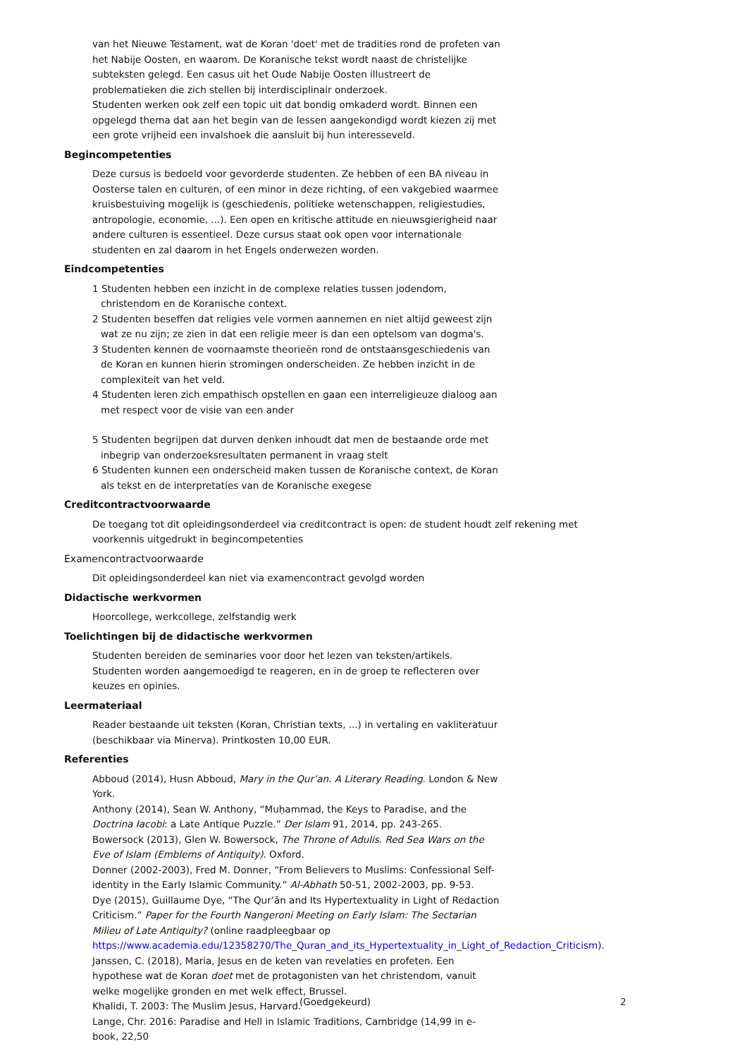van het Nieuwe Testament, wat de Koran 'doet' met de tradities rond de profeten van het Nabije Oosten, en waarom. De Koranische tekst wordt naast de christelijke subteksten gelegd. Een casus uit het Oude Nabije Oosten illustreert de problematieken die zich stellen bij interdisciplinair onderzoek.
Studenten werken ook zelf een topic uit dat bondig omkaderd wordt. Binnen een opgelegd thema dat aan het begin van de lessen aangekondigd wordt kiezen zij met een grote vrijheid een invalshoek die aansluit bij hun interesseveld.
Begincompetenties
Deze cursus is bedoeld voor gevorderde studenten. Ze hebben of een BA niveau in Oosterse talen en culturen, of een minor in deze richting, of een vakgebied waarmee kruisbestuiving mogelijk is (geschiedenis, politieke wetenschappen, religiestudies, antropologie, economie, ...). Een open en kritische attitude en nieuwsgierigheid naar andere culturen is essentieel. Deze cursus staat ook open voor internationale studenten en zal daarom in het Engels onderwezen worden.
Eindcompetenties
1 Studenten hebben een inzicht in de complexe relaties tussen jodendom, christendom en de Koranische context.
2 Studenten beseffen dat religies vele vormen aannemen en niet altijd geweest zijn wat ze nu zijn; ze zien in dat een religie meer is dan een optelsom van dogma's.
3 Studenten kennen de voornaamste theorieën rond de ontstaansgeschiedenis van de Koran en kunnen hierin stromingen onderscheiden. Ze hebben inzicht in de complexiteit van het veld.
4 Studenten leren zich empathisch opstellen en gaan een interreligieuze dialoog aan met respect voor de visie van een ander
5 Studenten begrijpen dat durven denken inhoudt dat men de bestaande orde met inbegrip van onderzoeksresultaten permanent in vraag stelt
6 Studenten kunnen een onderscheid maken tussen de Koranische context, de Koran als tekst en de interpretaties van de Koranische exegese
Creditcontractvoorwaarde
De toegang tot dit opleidingsonderdeel via creditcontract is open: de student houdt zelf rekening met voorkennis uitgedrukt in begincompetenties
Examencontractvoorwaarde
Dit opleidingsonderdeel kan niet via examencontract gevolgd worden
Didactische werkvormen
Hoorcollege, werkcollege, zelfstandig werk
Toelichtingen bij de didactische werkvormen
Studenten bereiden de seminaries voor door het lezen van teksten/artikels. Studenten worden aangemoedigd te reageren, en in de groep te reflecteren over keuzes en opinies.
Leermateriaal
Reader bestaande uit teksten (Koran, Christian texts, ...) in vertaling en vakliteratuur (beschikbaar via Minerva). Printkosten 10,00 EUR.
Referenties
Abboud (2014), Husn Abboud, Mary in the Qur’an. A Literary Reading. London & New York.
Anthony (2014), Sean W. Anthony, “Muḥammad, the Keys to Paradise, and the Doctrina Iacobi: a Late Antique Puzzle.” Der Islam 91, 2014, pp. 243-265.
Bowersock (2013), Glen W. Bowersock, The Throne of Adulis. Red Sea Wars on the Eve of Islam (Emblems of Antiquity). Oxford.
Donner (2002-2003), Fred M. Donner, “From Believers to Muslims: Confessional Self-identity in the Early Islamic Community.” Al-Abhath 50-51, 2002-2003, pp. 9-53.
Dye (2015), Guillaume Dye, “The Qur’ān and Its Hypertextuality in Light of Redaction Criticism.” Paper for the Fourth Nangeroni Meeting on Early Islam: The Sectarian Milieu of Late Antiquity? (online raadpleegbaar op https://www.academia.edu/12358270/The_Quran_and_its_Hypertextuality_in_Light_of_Redaction_Criticism).
Janssen, C. (2018), Maria, Jesus en de keten van revelaties en profeten. Een hypothese wat de Koran doet met de protagonisten van het christendom, vanuit welke mogelijke gronden en met welk effect, Brussel.
Khalidi, T. 2003: The Muslim Jesus, Harvard.
Lange, Chr. 2016: Paradise and Hell in Islamic Traditions, Cambridge (14,99 in e-book, 22,50
(Goedgekeurd) 2